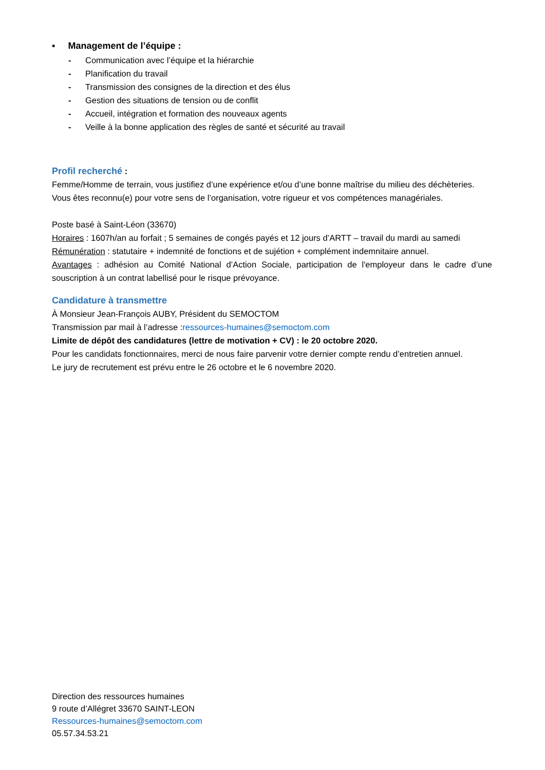▪ Management de l’équipe :
- Communication avec l’équipe et la hiérarchie
- Planification du travail
- Transmission des consignes de la direction et des élus
- Gestion des situations de tension ou de conflit
- Accueil, intégration et formation des nouveaux agents
- Veille à la bonne application des règles de santé et sécurité au travail
Profil recherché :
Femme/Homme de terrain, vous justifiez d’une expérience et/ou d’une bonne maîtrise du milieu des déchèteries.
Vous êtes reconnu(e) pour votre sens de l’organisation, votre rigueur et vos compétences managériales.
Poste basé à Saint-Léon (33670)
Horaires : 1607h/an au forfait ; 5 semaines de congés payés et 12 jours d’ARTT – travail du mardi au samedi
Rémunération : statutaire + indemnité de fonctions et de sujétion + complément indemnitaire annuel.
Avantages : adhésion au Comité National d’Action Sociale, participation de l'employeur dans le cadre d’une souscription à un contrat labellisé pour le risque prévoyance.
Candidature à transmettre
À Monsieur Jean-François AUBY, Président du SEMOCTOM
Transmission par mail à l’adresse :ressources-humaines@semoctom.com
Limite de dépôt des candidatures (lettre de motivation + CV) : le 20 octobre 2020.
Pour les candidats fonctionnaires, merci de nous faire parvenir votre dernier compte rendu d’entretien annuel.
Le jury de recrutement est prévu entre le 26 octobre et le 6 novembre 2020.
Direction des ressources humaines
9 route d’Allégret 33670 SAINT-LEON
Ressources-humaines@semoctom.com
05.57.34.53.21